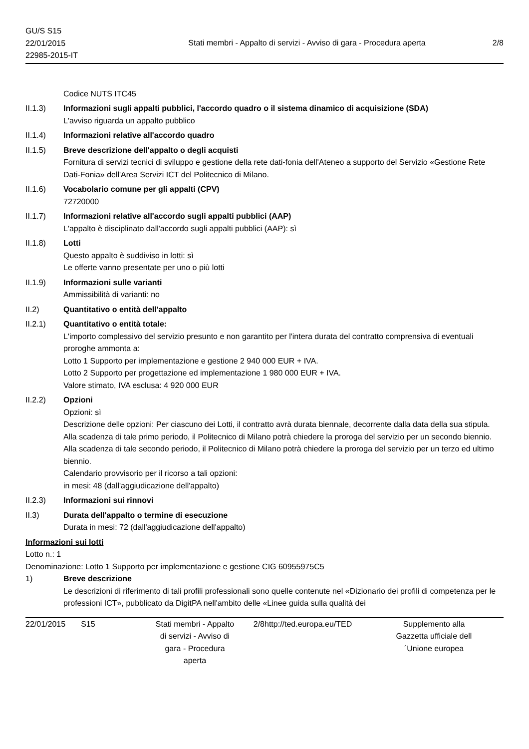GU/S S15
22/01/2015
22985-2015-IT
Stati membri - Appalto di servizi - Avviso di gara - Procedura aperta
2/8
Codice NUTS ITC45
II.1.3) Informazioni sugli appalti pubblici, l'accordo quadro o il sistema dinamico di acquisizione (SDA)
L'avviso riguarda un appalto pubblico
II.1.4) Informazioni relative all'accordo quadro
II.1.5) Breve descrizione dell'appalto o degli acquisti
Fornitura di servizi tecnici di sviluppo e gestione della rete dati-fonia dell'Ateneo a supporto del Servizio «Gestione Rete Dati-Fonia» dell'Area Servizi ICT del Politecnico di Milano.
II.1.6) Vocabolario comune per gli appalti (CPV)
72720000
II.1.7) Informazioni relative all'accordo sugli appalti pubblici (AAP)
L'appalto è disciplinato dall'accordo sugli appalti pubblici (AAP): sì
II.1.8) Lotti
Questo appalto è suddiviso in lotti: sì
Le offerte vanno presentate per uno o più lotti
II.1.9) Informazioni sulle varianti
Ammissibilità di varianti: no
II.2) Quantitativo o entità dell'appalto
II.2.1) Quantitativo o entità totale:
L'importo complessivo del servizio presunto e non garantito per l'intera durata del contratto comprensiva di eventuali proroghe ammonta a:
Lotto 1 Supporto per implementazione e gestione 2 940 000 EUR + IVA.
Lotto 2 Supporto per progettazione ed implementazione 1 980 000 EUR + IVA.
Valore stimato, IVA esclusa: 4 920 000 EUR
II.2.2) Opzioni
Opzioni: sì
Descrizione delle opzioni: Per ciascuno dei Lotti, il contratto avrà durata biennale, decorrente dalla data della sua stipula.
Alla scadenza di tale primo periodo, il Politecnico di Milano potrà chiedere la proroga del servizio per un secondo biennio.
Alla scadenza di tale secondo periodo, il Politecnico di Milano potrà chiedere la proroga del servizio per un terzo ed ultimo biennio.
Calendario provvisorio per il ricorso a tali opzioni:
in mesi: 48 (dall'aggiudicazione dell'appalto)
II.2.3) Informazioni sui rinnovi
II.3) Durata dell'appalto o termine di esecuzione
Durata in mesi: 72 (dall'aggiudicazione dell'appalto)
Informazioni sui lotti
Lotto n.: 1
Denominazione: Lotto 1 Supporto per implementazione e gestione CIG 60955975C5
1) Breve descrizione
Le descrizioni di riferimento di tali profili professionali sono quelle contenute nel «Dizionario dei profili di competenza per le professioni ICT», pubblicato da DigitPA nell'ambito delle «Linee guida sulla qualità dei
22/01/2015 S15
Stati membri - Appalto di servizi - Avviso di gara - Procedura aperta
2/8
http://ted.europa.eu/TED
Supplemento alla Gazzetta ufficiale dell´Unione europea